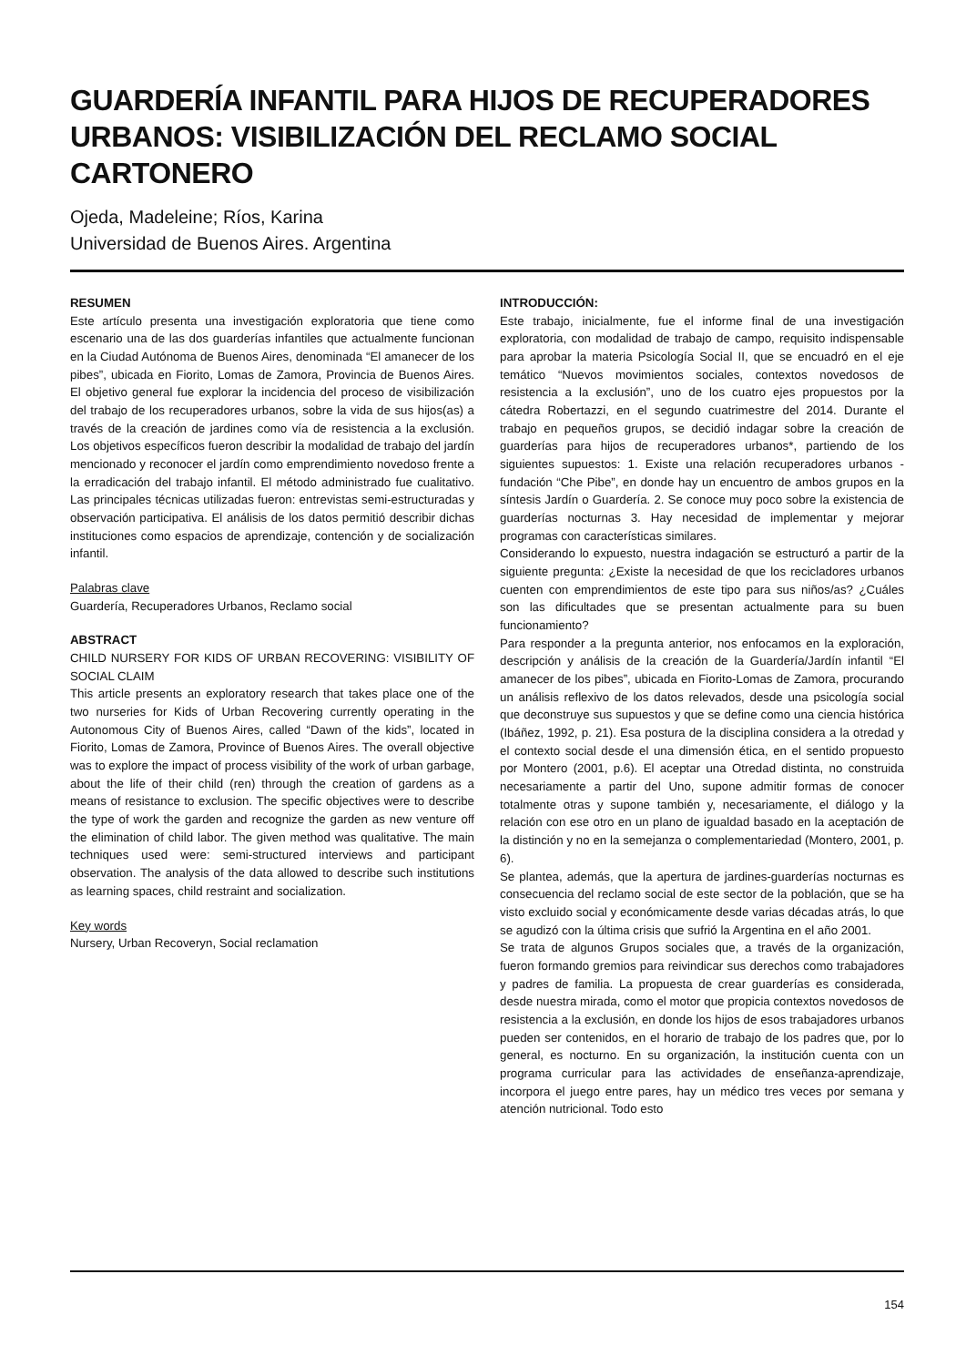GUARDERÍA INFANTIL PARA HIJOS DE RECUPERADORES URBANOS: VISIBILIZACIÓN DEL RECLAMO SOCIAL CARTONERO
Ojeda, Madeleine; Ríos, Karina
Universidad de Buenos Aires. Argentina
RESUMEN
Este artículo presenta una investigación exploratoria que tiene como escenario una de las dos guarderías infantiles que actualmente funcionan en la Ciudad Autónoma de Buenos Aires, denominada “El amanecer de los pibes”, ubicada en Fiorito, Lomas de Zamora, Provincia de Buenos Aires. El objetivo general fue explorar la incidencia del proceso de visibilización del trabajo de los recuperadores urbanos, sobre la vida de sus hijos(as) a través de la creación de jardines como vía de resistencia a la exclusión. Los objetivos específicos fueron describir la modalidad de trabajo del jardín mencionado y reconocer el jardín como emprendimiento novedoso frente a la erradicación del trabajo infantil. El método administrado fue cualitativo. Las principales técnicas utilizadas fueron: entrevistas semi-estructuradas y observación participativa. El análisis de los datos permitió describir dichas instituciones como espacios de aprendizaje, contención y de socialización infantil.
Palabras clave
Guardería, Recuperadores Urbanos, Reclamo social
ABSTRACT
CHILD NURSERY FOR KIDS OF URBAN RECOVERING: VISIBILITY OF SOCIAL CLAIM
This article presents an exploratory research that takes place one of the two nurseries for Kids of Urban Recovering currently operating in the Autonomous City of Buenos Aires, called “Dawn of the kids”, located in Fiorito, Lomas de Zamora, Province of Buenos Aires. The overall objective was to explore the impact of process visibility of the work of urban garbage, about the life of their child (ren) through the creation of gardens as a means of resistance to exclusion. The specific objectives were to describe the type of work the garden and recognize the garden as new venture off the elimination of child labor. The given method was qualitative. The main techniques used were: semi-structured interviews and participant observation. The analysis of the data allowed to describe such institutions as learning spaces, child restraint and socialization.
Key words
Nursery, Urban Recoveryn, Social reclamation
INTRODUCCIÓN:
Este trabajo, inicialmente, fue el informe final de una investigación exploratoria, con modalidad de trabajo de campo, requisito indispensable para aprobar la materia Psicología Social II, que se encuadró en el eje temático “Nuevos movimientos sociales, contextos novedosos de resistencia a la exclusión”, uno de los cuatro ejes propuestos por la cátedra Robertazzi, en el segundo cuatrimestre del 2014. Durante el trabajo en pequeños grupos, se decidió indagar sobre la creación de guarderías para hijos de recuperadores urbanos*, partiendo de los siguientes supuestos: 1. Existe una relación recuperadores urbanos - fundación “Che Pibe”, en donde hay un encuentro de ambos grupos en la síntesis Jardín o Guardería. 2. Se conoce muy poco sobre la existencia de guarderías nocturnas 3. Hay necesidad de implementar y mejorar programas con características similares.
Considerando lo expuesto, nuestra indagación se estructuró a partir de la siguiente pregunta: ¿Existe la necesidad de que los recicladores urbanos cuenten con emprendimientos de este tipo para sus niños/as? ¿Cuáles son las dificultades que se presentan actualmente para su buen funcionamiento?
Para responder a la pregunta anterior, nos enfocamos en la exploración, descripción y análisis de la creación de la Guardería/Jardín infantil “El amanecer de los pibes”, ubicada en Fiorito-Lomas de Zamora, procurando un análisis reflexivo de los datos relevados, desde una psicología social que deconstruye sus supuestos y que se define como una ciencia histórica (Ibáñez, 1992, p. 21). Esa postura de la disciplina considera a la otredad y el contexto social desde el una dimensión ética, en el sentido propuesto por Montero (2001, p.6). El aceptar una Otredad distinta, no construida necesariamente a partir del Uno, supone admitir formas de conocer totalmente otras y supone también y, necesariamente, el diálogo y la relación con ese otro en un plano de igualdad basado en la aceptación de la distinción y no en la semejanza o complementariedad (Montero, 2001, p. 6).
Se plantea, además, que la apertura de jardines-guarderías nocturnas es consecuencia del reclamo social de este sector de la población, que se ha visto excluido social y económicamente desde varias décadas atrás, lo que se agudizó con la última crisis que sufrió la Argentina en el año 2001.
Se trata de algunos Grupos sociales que, a través de la organización, fueron formando gremios para reivindicar sus derechos como trabajadores y padres de familia. La propuesta de crear guarderías es considerada, desde nuestra mirada, como el motor que propicia contextos novedosos de resistencia a la exclusión, en donde los hijos de esos trabajadores urbanos pueden ser contenidos, en el horario de trabajo de los padres que, por lo general, es nocturno. En su organización, la institución cuenta con un programa curricular para las actividades de enseñanza-aprendizaje, incorpora el juego entre pares, hay un médico tres veces por semana y atención nutricional. Todo esto
154